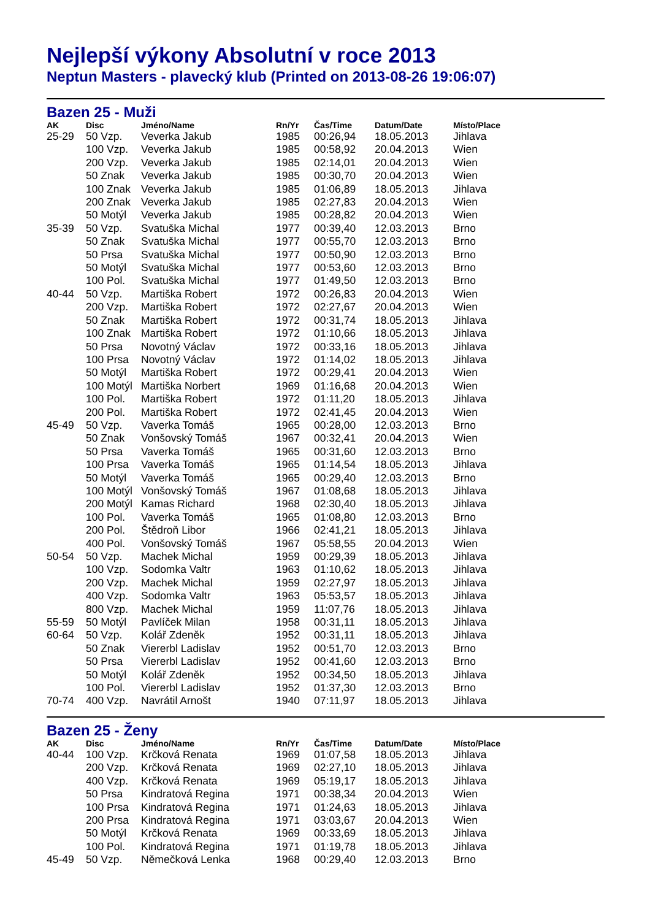Nejlepší výkony Absolutní v roce 2013
Neptun Masters - plavecký klub (Printed on 2013-08-26 19:06:07)
Bazen 25 - Muži
| AK | Disc | Jméno/Name | Rn/Yr | Čas/Time | Datum/Date | Místo/Place |
| --- | --- | --- | --- | --- | --- | --- |
| 25-29 | 50 Vzp. | Veverka Jakub | 1985 | 00:26,94 | 18.05.2013 | Jihlava |
| | 100 Vzp. | Veverka Jakub | 1985 | 00:58,92 | 20.04.2013 | Wien |
| | 200 Vzp. | Veverka Jakub | 1985 | 02:14,01 | 20.04.2013 | Wien |
| | 50 Znak | Veverka Jakub | 1985 | 00:30,70 | 20.04.2013 | Wien |
| | 100 Znak | Veverka Jakub | 1985 | 01:06,89 | 18.05.2013 | Jihlava |
| | 200 Znak | Veverka Jakub | 1985 | 02:27,83 | 20.04.2013 | Wien |
| | 50 Motýl | Veverka Jakub | 1985 | 00:28,82 | 20.04.2013 | Wien |
| 35-39 | 50 Vzp. | Svatuška Michal | 1977 | 00:39,40 | 12.03.2013 | Brno |
| | 50 Znak | Svatuška Michal | 1977 | 00:55,70 | 12.03.2013 | Brno |
| | 50 Prsa | Svatuška Michal | 1977 | 00:50,90 | 12.03.2013 | Brno |
| | 50 Motýl | Svatuška Michal | 1977 | 00:53,60 | 12.03.2013 | Brno |
| | 100 Pol. | Svatuška Michal | 1977 | 01:49,50 | 12.03.2013 | Brno |
| 40-44 | 50 Vzp. | Martiška Robert | 1972 | 00:26,83 | 20.04.2013 | Wien |
| | 200 Vzp. | Martiška Robert | 1972 | 02:27,67 | 20.04.2013 | Wien |
| | 50 Znak | Martiška Robert | 1972 | 00:31,74 | 18.05.2013 | Jihlava |
| | 100 Znak | Martiška Robert | 1972 | 01:10,66 | 18.05.2013 | Jihlava |
| | 50 Prsa | Novotný Václav | 1972 | 00:33,16 | 18.05.2013 | Jihlava |
| | 100 Prsa | Novotný Václav | 1972 | 01:14,02 | 18.05.2013 | Jihlava |
| | 50 Motýl | Martiška Robert | 1972 | 00:29,41 | 20.04.2013 | Wien |
| | 100 Motýl | Martiška Norbert | 1969 | 01:16,68 | 20.04.2013 | Wien |
| | 100 Pol. | Martiška Robert | 1972 | 01:11,20 | 18.05.2013 | Jihlava |
| | 200 Pol. | Martiška Robert | 1972 | 02:41,45 | 20.04.2013 | Wien |
| 45-49 | 50 Vzp. | Vaverka Tomáš | 1965 | 00:28,00 | 12.03.2013 | Brno |
| | 50 Znak | Vonšovský Tomáš | 1967 | 00:32,41 | 20.04.2013 | Wien |
| | 50 Prsa | Vaverka Tomáš | 1965 | 00:31,60 | 12.03.2013 | Brno |
| | 100 Prsa | Vaverka Tomáš | 1965 | 01:14,54 | 18.05.2013 | Jihlava |
| | 50 Motýl | Vaverka Tomáš | 1965 | 00:29,40 | 12.03.2013 | Brno |
| | 100 Motýl | Vonšovský Tomáš | 1967 | 01:08,68 | 18.05.2013 | Jihlava |
| | 200 Motýl | Kamas Richard | 1968 | 02:30,40 | 18.05.2013 | Jihlava |
| | 100 Pol. | Vaverka Tomáš | 1965 | 01:08,80 | 12.03.2013 | Brno |
| | 200 Pol. | Štědroň Libor | 1966 | 02:41,21 | 18.05.2013 | Jihlava |
| | 400 Pol. | Vonšovský Tomáš | 1967 | 05:58,55 | 20.04.2013 | Wien |
| 50-54 | 50 Vzp. | Machek Michal | 1959 | 00:29,39 | 18.05.2013 | Jihlava |
| | 100 Vzp. | Sodomka Valtr | 1963 | 01:10,62 | 18.05.2013 | Jihlava |
| | 200 Vzp. | Machek Michal | 1959 | 02:27,97 | 18.05.2013 | Jihlava |
| | 400 Vzp. | Sodomka Valtr | 1963 | 05:53,57 | 18.05.2013 | Jihlava |
| | 800 Vzp. | Machek Michal | 1959 | 11:07,76 | 18.05.2013 | Jihlava |
| 55-59 | 50 Motýl | Pavlíček Milan | 1958 | 00:31,11 | 18.05.2013 | Jihlava |
| 60-64 | 50 Vzp. | Kolář Zdeněk | 1952 | 00:31,11 | 18.05.2013 | Jihlava |
| | 50 Znak | Viererbl Ladislav | 1952 | 00:51,70 | 12.03.2013 | Brno |
| | 50 Prsa | Viererbl Ladislav | 1952 | 00:41,60 | 12.03.2013 | Brno |
| | 50 Motýl | Kolář Zdeněk | 1952 | 00:34,50 | 18.05.2013 | Jihlava |
| | 100 Pol. | Viererbl Ladislav | 1952 | 01:37,30 | 12.03.2013 | Brno |
| 70-74 | 400 Vzp. | Navrátil Arnošt | 1940 | 07:11,97 | 18.05.2013 | Jihlava |
Bazen 25 - Ženy
| AK | Disc | Jméno/Name | Rn/Yr | Čas/Time | Datum/Date | Místo/Place |
| --- | --- | --- | --- | --- | --- | --- |
| 40-44 | 100 Vzp. | Krčková Renata | 1969 | 01:07,58 | 18.05.2013 | Jihlava |
| | 200 Vzp. | Krčková Renata | 1969 | 02:27,10 | 18.05.2013 | Jihlava |
| | 400 Vzp. | Krčková Renata | 1969 | 05:19,17 | 18.05.2013 | Jihlava |
| | 50 Prsa | Kindratová Regina | 1971 | 00:38,34 | 20.04.2013 | Wien |
| | 100 Prsa | Kindratová Regina | 1971 | 01:24,63 | 18.05.2013 | Jihlava |
| | 200 Prsa | Kindratová Regina | 1971 | 03:03,67 | 20.04.2013 | Wien |
| | 50 Motýl | Krčková Renata | 1969 | 00:33,69 | 18.05.2013 | Jihlava |
| | 100 Pol. | Kindratová Regina | 1971 | 01:19,78 | 18.05.2013 | Jihlava |
| 45-49 | 50 Vzp. | Němečková Lenka | 1968 | 00:29,40 | 12.03.2013 | Brno |